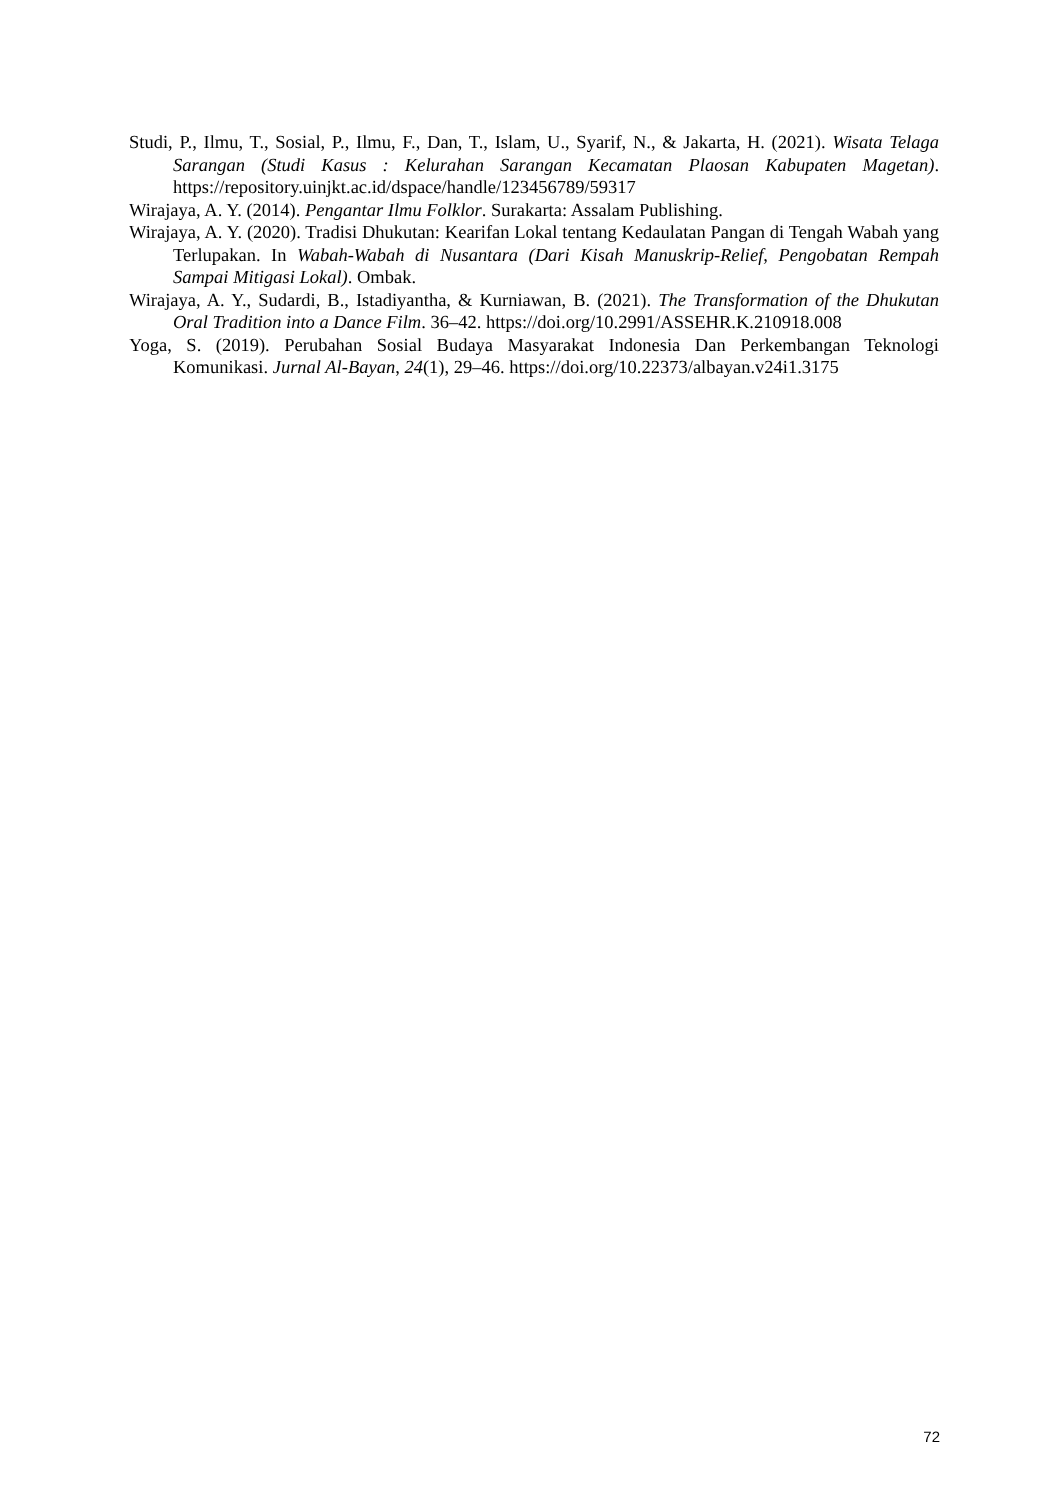Studi, P., Ilmu, T., Sosial, P., Ilmu, F., Dan, T., Islam, U., Syarif, N., & Jakarta, H. (2021). Wisata Telaga Sarangan (Studi Kasus : Kelurahan Sarangan Kecamatan Plaosan Kabupaten Magetan). https://repository.uinjkt.ac.id/dspace/handle/123456789/59317
Wirajaya, A. Y. (2014). Pengantar Ilmu Folklor. Surakarta: Assalam Publishing.
Wirajaya, A. Y. (2020). Tradisi Dhukutan: Kearifan Lokal tentang Kedaulatan Pangan di Tengah Wabah yang Terlupakan. In Wabah-Wabah di Nusantara (Dari Kisah Manuskrip-Relief, Pengobatan Rempah Sampai Mitigasi Lokal). Ombak.
Wirajaya, A. Y., Sudardi, B., Istadiyantha, & Kurniawan, B. (2021). The Transformation of the Dhukutan Oral Tradition into a Dance Film. 36–42. https://doi.org/10.2991/ASSEHR.K.210918.008
Yoga, S. (2019). Perubahan Sosial Budaya Masyarakat Indonesia Dan Perkembangan Teknologi Komunikasi. Jurnal Al-Bayan, 24(1), 29–46. https://doi.org/10.22373/albayan.v24i1.3175
72